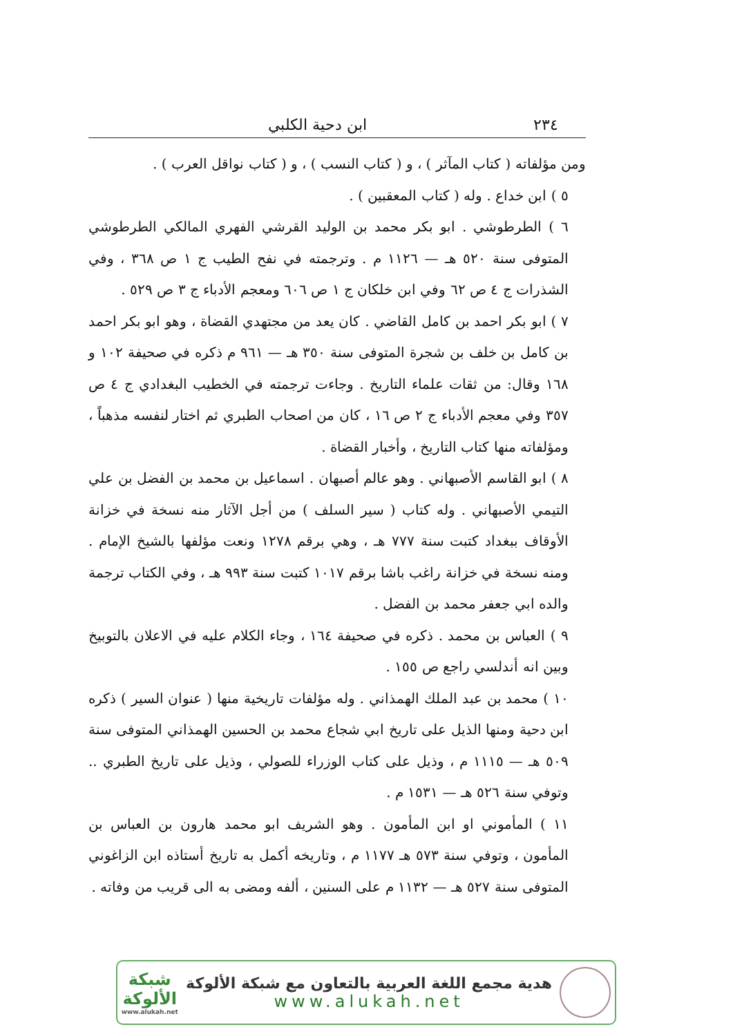٢٣٤ ابن دحية الكلبي
ومن مؤلفاته ( كتاب المآثر ) ، و ( كتاب النسب ) ، و ( كتاب نواقل العرب ) .
٥ ) ابن خداع . وله ( كتاب المعقبين ) .
٦ ) الطرطوشي . ابو بكر محمد بن الوليد القرشي الفهري المالكي الطرطوشي المتوفى سنة ٥٢٠ هـ — ١١٢٦ م . وترجمته في نفح الطيب ج ١ ص ٣٦٨ ، وفي الشذرات ج ٤ ص ٦٢ وفي ابن خلكان ج ١ ص ٦٠٦ ومعجم الأدباء ج ٣ ص ٥٢٩ .
٧ ) ابو بكر احمد بن كامل القاضي . كان يعد من مجتهدي القضاة ، وهو ابو بكر احمد بن كامل بن خلف بن شجرة المتوفى سنة ٣٥٠ هـ — ٩٦١ م ذكره في صحيفة ١٠٢ و ١٦٨ وقال: من ثقات علماء التاريخ . وجاءت ترجمته في الخطيب البغدادي ج ٤ ص ٣٥٧ وفي معجم الأدباء ج ٢ ص ١٦ ، كان من اصحاب الطبري ثم اختار لنفسه مذهباً ، ومؤلفاته منها كتاب التاريخ ، وأخبار القضاة .
٨ ) ابو القاسم الأصبهاني . وهو عالم أصبهان . اسماعيل بن محمد بن الفضل بن علي التيمي الأصبهاني . وله كتاب ( سير السلف ) من أجل الآثار منه نسخة في خزانة الأوقاف ببغداد كتبت سنة ٧٧٧ هـ ، وهي برقم ١٢٧٨ ونعت مؤلفها بالشيخ الإمام . ومنه نسخة في خزانة راغب باشا برقم ١٠١٧ كتبت سنة ٩٩٣ هـ ، وفي الكتاب ترجمة والده ابي جعفر محمد بن الفضل .
٩ ) العباس بن محمد . ذكره في صحيفة ١٦٤ ، وجاء الكلام عليه في الاعلان بالتوبيخ وبين انه أندلسي راجع ص ١٥٥ .
١٠ ) محمد بن عبد الملك الهمذاني . وله مؤلفات تاريخية منها ( عنوان السير ) ذكره ابن دحية ومنها الذيل على تاريخ ابي شجاع محمد بن الحسين الهمذاني المتوفى سنة ٥٠٩ هـ — ١١١٥ م ، وذيل على كتاب الوزراء للصولي ، وذيل على تاريخ الطبري .. وتوفي سنة ٥٢٦ هـ — ١٥٣١ م .
١١ ) المأموني او ابن المأمون . وهو الشريف ابو محمد هارون بن العباس بن المأمون ، وتوفي سنة ٥٧٣ هـ ١١٧٧ م ، وتاريخه أكمل به تاريخ أستاذه ابن الزاغوني المتوفى سنة ٥٢٧ هـ — ١١٣٢ م على السنين ، ألفه ومضى به الى قريب من وفاته .
هدية مجمع اللغة العربية بالتعاون مع شبكة الألوكة
www.alukah.net
شبكة
الألوكة
www.alukah.net